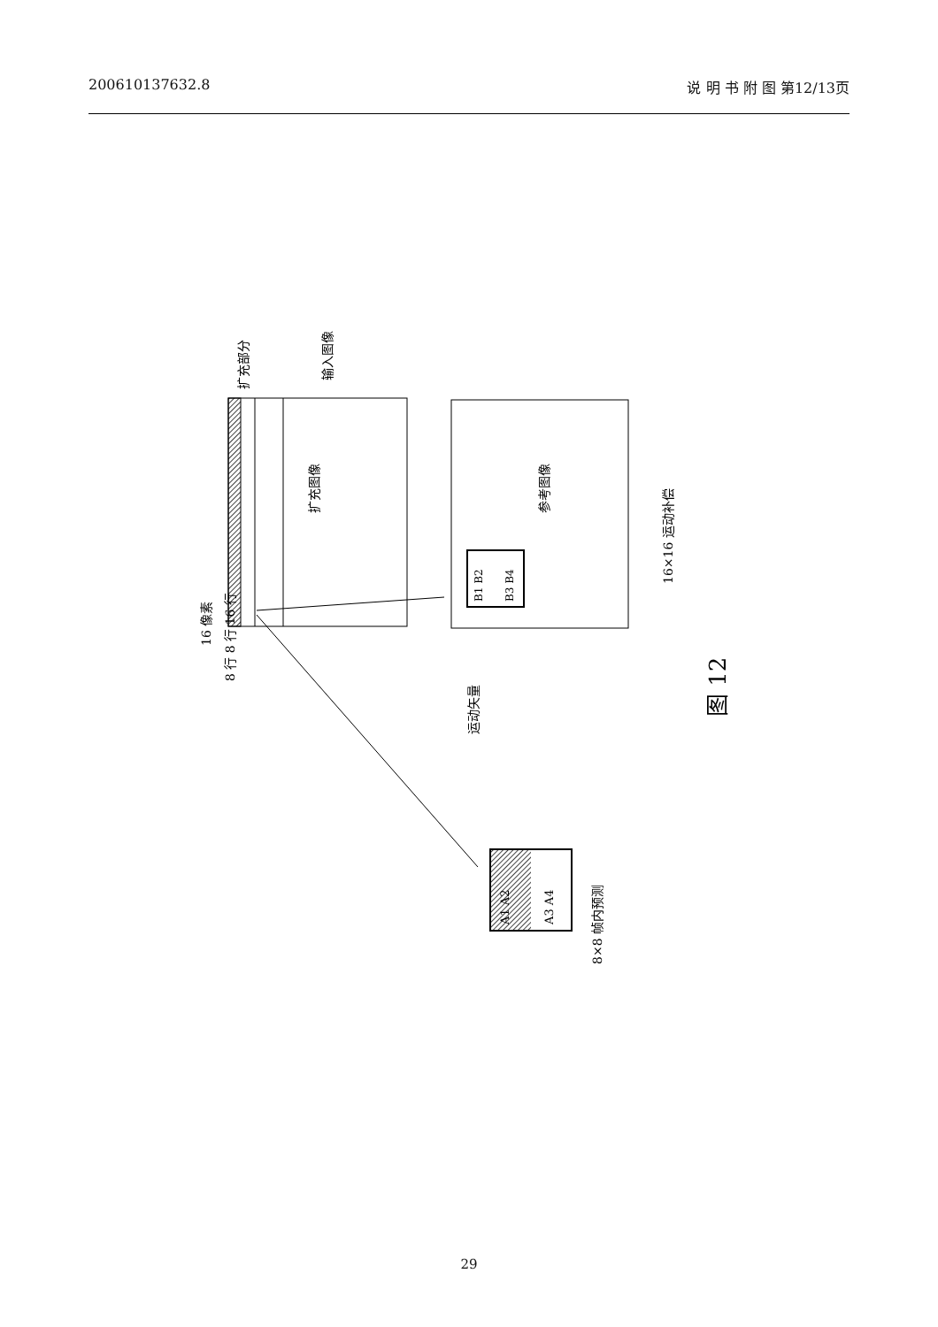200610137632.8 说 明 书 附 图 第12/13页
扩充图像
参考图像
16×16 运动补偿
扩充部分
输入图像
16 像素
8 行 8 行 16 行
运动矢量
图 12
8×8 帧内预测
B1 B2
B3 B4
A1 A2
A3 A4
29